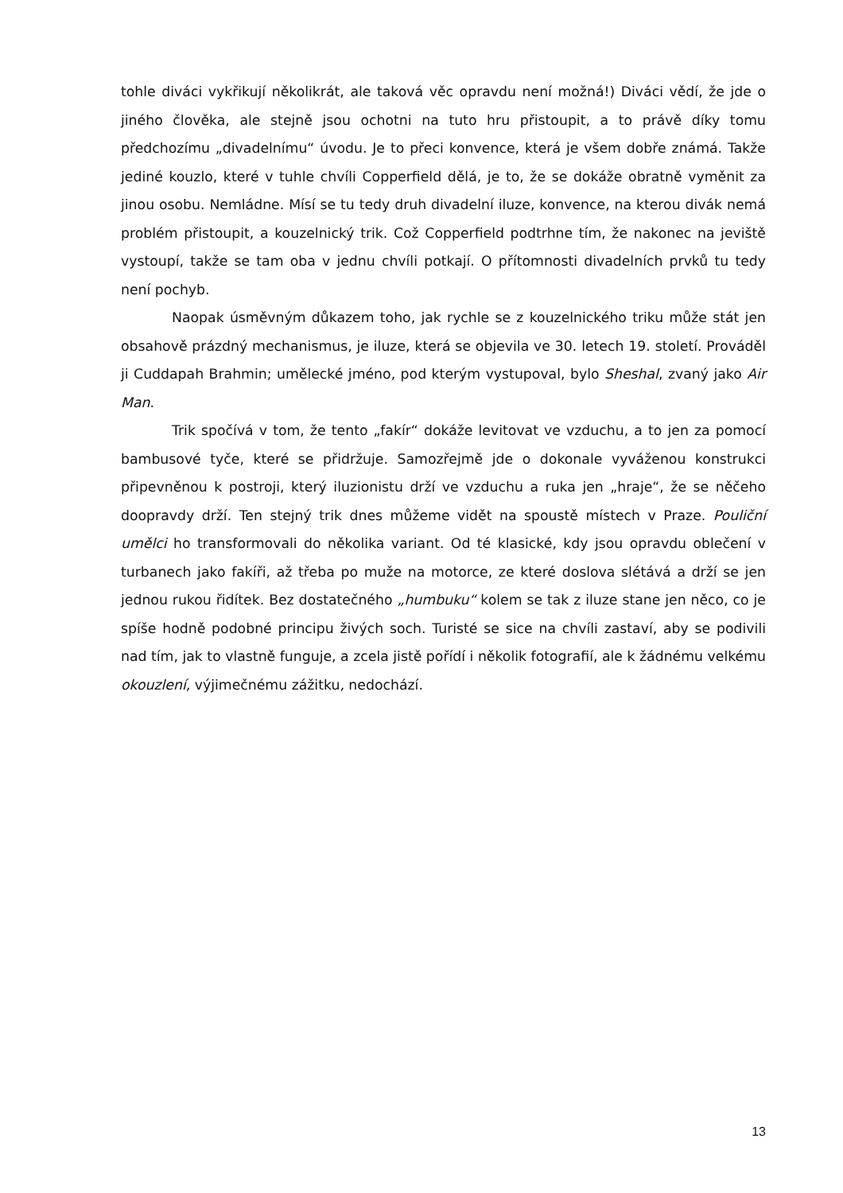tohle diváci vykřikují několikrát, ale taková věc opravdu není možná!) Diváci vědí, že jde o jiného člověka, ale stejně jsou ochotni na tuto hru přistoupit, a to právě díky tomu předchozímu „divadelnímu“ úvodu. Je to přeci konvence, která je všem dobře známá. Takže jediné kouzlo, které v tuhle chvíli Copperfield dělá, je to, že se dokáže obratně vyměnit za jinou osobu. Nemládne. Mísí se tu tedy druh divadelní iluze, konvence, na kterou divák nemá problém přistoupit, a kouzelnický trik. Což Copperfield podtrhne tím, že nakonec na jeviště vystoupí, takže se tam oba v jednu chvíli potkají. O přítomnosti divadelních prvků tu tedy není pochyb.
Naopak úsměvným důkazem toho, jak rychle se z kouzelnického triku může stát jen obsahově prázdný mechanismus, je iluze, která se objevila ve 30. letech 19. století. Prováděl ji Cuddapah Brahmin; umělecké jméno, pod kterým vystupoval, bylo Sheshal, zvaný jako Air Man.
Trik spočívá v tom, že tento „fakír“ dokáže levitovat ve vzduchu, a to jen za pomocí bambusové tyče, které se přidržuje. Samozřejmě jde o dokonale vyváženou konstrukci připevněnou k postroji, který iluzionistu drží ve vzduchu a ruka jen „hraje“, že se něčeho doopravdy drží. Ten stejný trik dnes můžeme vidět na spoustě místech v Praze. Pouliční umělci ho transformovali do několika variant. Od té klasické, kdy jsou opravdu oblečení v turbanech jako fakíři, až třeba po muže na motorce, ze které doslova slétává a drží se jen jednou rukou řidítek. Bez dostatečného „humbuku“ kolem se tak z iluze stane jen něco, co je spíše hodně podobné principu živých soch. Turisté se sice na chvíli zastaví, aby se podivili nad tím, jak to vlastně funguje, a zcela jistě pořídí i několik fotografií, ale k žádnému velkému okouzlení, výjimečnému zážitku, nedochází.
13